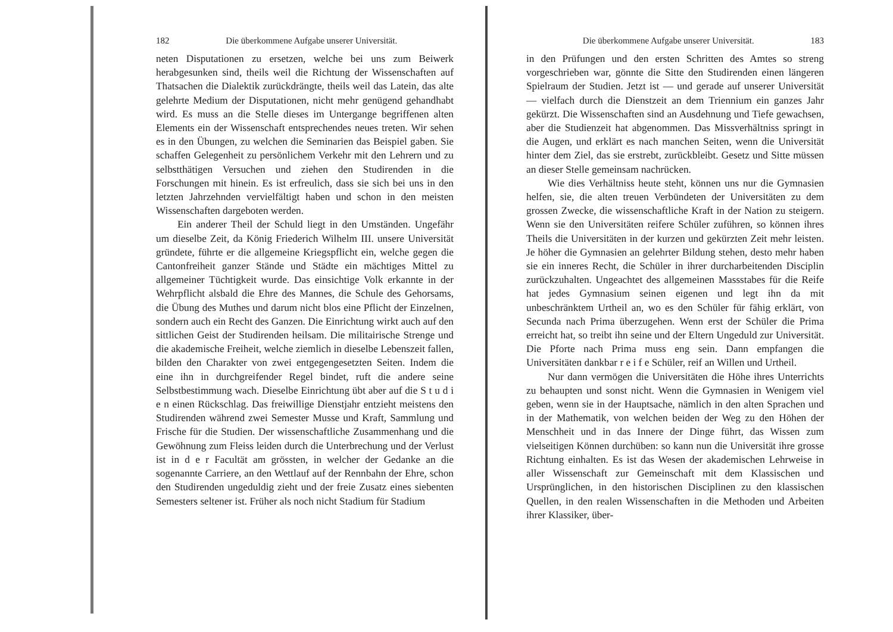182 Die überkommene Aufgabe unserer Universität.
neten Disputationen zu ersetzen, welche bei uns zum Beiwerk herabgesunken sind, theils weil die Richtung der Wissenschaften auf Thatsachen die Dialektik zurückdrängte, theils weil das Latein, das alte gelehrte Medium der Disputationen, nicht mehr genügend gehandhabt wird. Es muss an die Stelle dieses im Untergange begriffenen alten Elements ein der Wissenschaft entsprechendes neues treten. Wir sehen es in den Übungen, zu welchen die Seminarien das Beispiel gaben. Sie schaffen Gelegenheit zu persönlichem Verkehr mit den Lehrern und zu selbstthätigen Versuchen und ziehen den Studirenden in die Forschungen mit hinein. Es ist erfreulich, dass sie sich bei uns in den letzten Jahrzehnden vervielfältigt haben und schon in den meisten Wissenschaften dargeboten werden.
Ein anderer Theil der Schuld liegt in den Umständen. Ungefähr um dieselbe Zeit, da König Friederich Wilhelm III. unsere Universität gründete, führte er die allgemeine Kriegspflicht ein, welche gegen die Cantonfreiheit ganzer Stände und Städte ein mächtiges Mittel zu allgemeiner Tüchtigkeit wurde. Das einsichtige Volk erkannte in der Wehrpflicht alsbald die Ehre des Mannes, die Schule des Gehorsams, die Übung des Muthes und darum nicht blos eine Pflicht der Einzelnen, sondern auch ein Recht des Ganzen. Die Einrichtung wirkt auch auf den sittlichen Geist der Studirenden heilsam. Die militairische Strenge und die akademische Freiheit, welche ziemlich in dieselbe Lebenszeit fallen, bilden den Charakter von zwei entgegengesetzten Seiten. Indem die eine ihn in durchgreifender Regel bindet, ruft die andere seine Selbstbestimmung wach. Dieselbe Einrichtung übt aber auf die S t u d i e n einen Rückschlag. Das freiwillige Dienstjahr entzieht meistens den Studirenden während zwei Semester Musse und Kraft, Sammlung und Frische für die Studien. Der wissenschaftliche Zusammenhang und die Gewöhnung zum Fleiss leiden durch die Unterbrechung und der Verlust ist in d e r Facultät am grössten, in welcher der Gedanke an die sogenannte Carriere, an den Wettlauf auf der Rennbahn der Ehre, schon den Studirenden ungeduldig zieht und der freie Zusatz eines siebenten Semesters seltener ist. Früher als noch nicht Stadium für Stadium
Die überkommene Aufgabe unserer Universität. 183
in den Prüfungen und den ersten Schritten des Amtes so streng vorgeschrieben war, gönnte die Sitte den Studirenden einen längeren Spielraum der Studien. Jetzt ist — und gerade auf unserer Universität — vielfach durch die Dienstzeit an dem Triennium ein ganzes Jahr gekürzt. Die Wissenschaften sind an Ausdehnung und Tiefe gewachsen, aber die Studienzeit hat abgenommen. Das Missverhältniss springt in die Augen, und erklärt es nach manchen Seiten, wenn die Universität hinter dem Ziel, das sie erstrebt, zurückbleibt. Gesetz und Sitte müssen an dieser Stelle gemeinsam nachrücken.
Wie dies Verhältniss heute steht, können uns nur die Gymnasien helfen, sie, die alten treuen Verbündeten der Universitäten zu dem grossen Zwecke, die wissenschaftliche Kraft in der Nation zu steigern. Wenn sie den Universitäten reifere Schüler zuführen, so können ihres Theils die Universitäten in der kurzen und gekürzten Zeit mehr leisten. Je höher die Gymnasien an gelehrter Bildung stehen, desto mehr haben sie ein inneres Recht, die Schüler in ihrer durcharbeitenden Disciplin zurückzuhalten. Ungeachtet des allgemeinen Massstabes für die Reife hat jedes Gymnasium seinen eigenen und legt ihn da mit unbeschränktem Urtheil an, wo es den Schüler für fähig erklärt, von Secunda nach Prima überzugehen. Wenn erst der Schüler die Prima erreicht hat, so treibt ihn seine und der Eltern Ungeduld zur Universität. Die Pforte nach Prima muss eng sein. Dann empfangen die Universitäten dankbar r e i f e Schüler, reif an Willen und Urtheil.
Nur dann vermögen die Universitäten die Höhe ihres Unterrichts zu behaupten und sonst nicht. Wenn die Gymnasien in Wenigem viel geben, wenn sie in der Hauptsache, nämlich in den alten Sprachen und in der Mathematik, von welchen beiden der Weg zu den Höhen der Menschheit und in das Innere der Dinge führt, das Wissen zum vielseitigen Können durchüben: so kann nun die Universität ihre grosse Richtung einhalten. Es ist das Wesen der akademischen Lehrweise in aller Wissenschaft zur Gemeinschaft mit dem Klassischen und Ursprünglichen, in den historischen Disciplinen zu den klassischen Quellen, in den realen Wissenschaften in die Methoden und Arbeiten ihrer Klassiker, über-